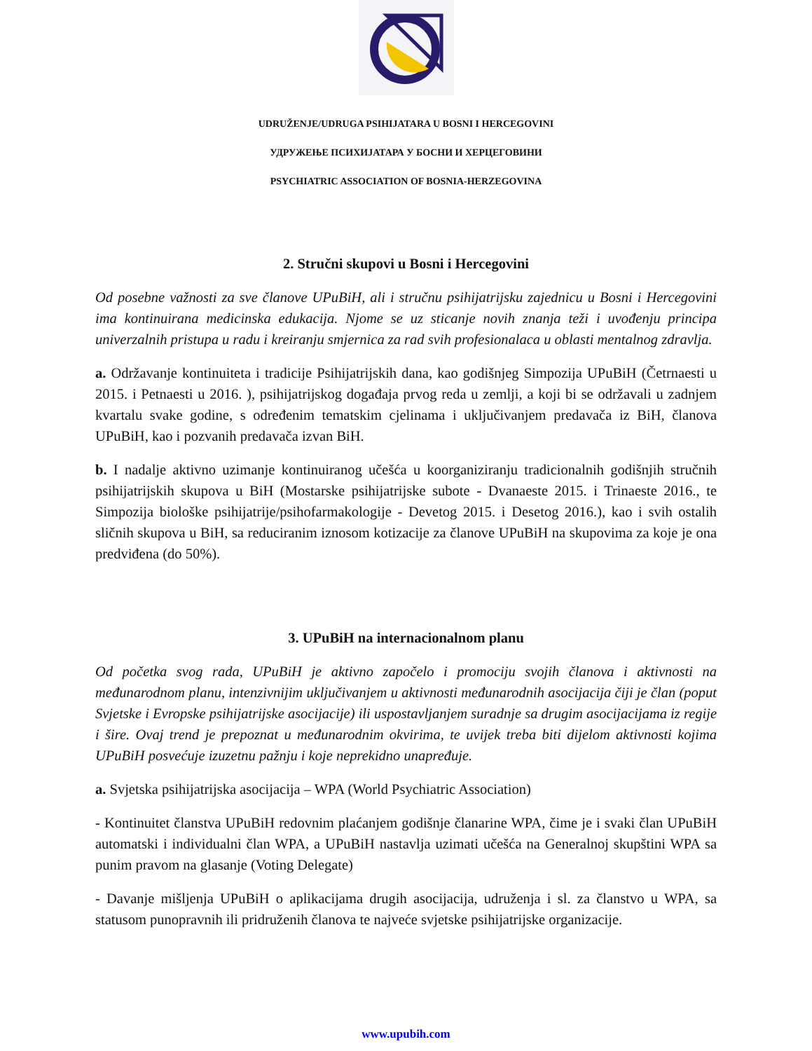UDRUŽENJE/UDRUGA PSIHIJATARA U BOSNI I HERCEGOVINI
УДРУЖЕЊЕ ПСИХИЈАТАРА У БОСНИ И ХЕРЦЕГОВИНИ
PSYCHIATRIC ASSOCIATION OF BOSNIA-HERZEGOVINA
2. Stručni skupovi u Bosni i Hercegovini
Od posebne važnosti za sve članove UPuBiH, ali i stručnu psihijatrijsku zajednicu u Bosni i Hercegovini ima kontinuirana medicinska edukacija. Njome se uz sticanje novih znanja teži i uvođenju principa univerzalnih pristupa u radu i kreiranju smjernica za rad svih profesionalaca u oblasti mentalnog zdravlja.
a. Održavanje kontinuiteta i tradicije Psihijatrijskih dana, kao godišnjeg Simpozija UPuBiH (Četrnaesti u 2015. i Petnaesti u 2016. ), psihijatrijskog događaja prvog reda u zemlji, a koji bi se održavali u zadnjem kvartalu svake godine, s određenim tematskim cjelinama i uključivanjem predavača iz BiH, članova UPuBiH, kao i pozvanih predavača izvan BiH.
b. I nadalje aktivno uzimanje kontinuiranog učešća u koorganiziranju tradicionalnih godišnjih stručnih psihijatrijskih skupova u BiH (Mostarske psihijatrijske subote - Dvanaeste 2015. i Trinaeste 2016., te Simpozija biološke psihijatrije/psihofarmakologije - Devetog 2015. i Desetog 2016.), kao i svih ostalih sličnih skupova u BiH, sa reduciranim iznosom kotizacije za članove UPuBiH na skupovima za koje je ona predviđena (do 50%).
3. UPuBiH na internacionalnom planu
Od početka svog rada, UPuBiH je aktivno započelo i promociju svojih članova i aktivnosti na međunarodnom planu, intenzivnijim uključivanjem u aktivnosti međunarodnih asocijacija čiji je član (poput Svjetske i Evropske psihijatrijske asocijacije) ili uspostavljanjem suradnje sa drugim asocijacijama iz regije i šire. Ovaj trend je prepoznat u međunarodnim okvirima, te uvijek treba biti dijelom aktivnosti kojima UPuBiH posvećuje izuzetnu pažnju i koje neprekidno unapređuje.
a. Svjetska psihijatrijska asocijacija – WPA (World Psychiatric Association)
- Kontinuitet članstva UPuBiH redovnim plaćanjem godišnje članarine WPA, čime je i svaki član UPuBiH automatski i individualni član WPA, a UPuBiH nastavlja uzimati učešća na Generalnoj skupštini WPA sa punim pravom na glasanje (Voting Delegate)
- Davanje mišljenja UPuBiH o aplikacijama drugih asocijacija, udruženja i sl. za članstvo u WPA, sa statusom punopravnih ili pridruženih članova te najveće svjetske psihijatrijske organizacije.
www.upubih.com